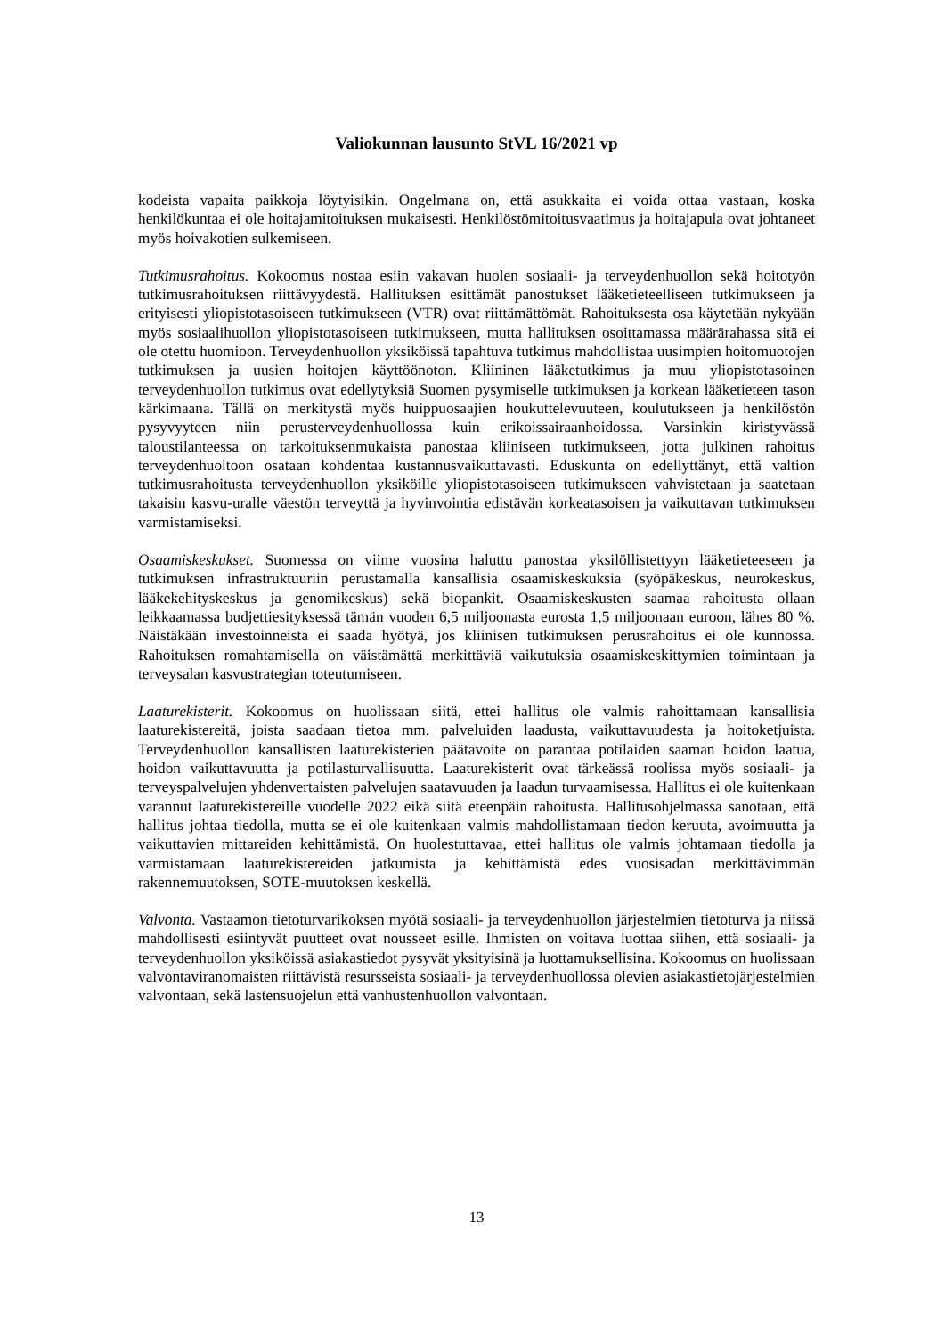Valiokunnan lausunto StVL 16/2021 vp
kodeista vapaita paikkoja löytyisikin. Ongelmana on, että asukkaita ei voida ottaa vastaan, koska henkilökuntaa ei ole hoitajamitoituksen mukaisesti. Henkilöstömitoitusvaatimus ja hoitajapula ovat johtaneet myös hoivakotien sulkemiseen.
Tutkimusrahoitus. Kokoomus nostaa esiin vakavan huolen sosiaali- ja terveydenhuollon sekä hoitotyön tutkimusrahoituksen riittävyydestä. Hallituksen esittämät panostukset lääketieteelliseen tutkimukseen ja erityisesti yliopistotasoiseen tutkimukseen (VTR) ovat riittämättömät. Rahoituksesta osa käytetään nykyään myös sosiaalihuollon yliopistotasoiseen tutkimukseen, mutta hallituksen osoittamassa määrärahassa sitä ei ole otettu huomioon. Terveydenhuollon yksiköissä tapahtuva tutkimus mahdollistaa uusimpien hoitomuotojen tutkimuksen ja uusien hoitojen käyttöönoton. Kliininen lääketutkimus ja muu yliopistotasoinen terveydenhuollon tutkimus ovat edellytyksiä Suomen pysymiselle tutkimuksen ja korkean lääketieteen tason kärkimaana. Tällä on merkitystä myös huippuosaajien houkuttelevuuteen, koulutukseen ja henkilöstön pysyvyyteen niin perusterveydenhuollossa kuin erikoissairaanhoidossa. Varsinkin kiristyvässä taloustilanteessa on tarkoituksenmukaista panostaa kliiniseen tutkimukseen, jotta julkinen rahoitus terveydenhuoltoon osataan kohdentaa kustannusvaikuttavasti. Eduskunta on edellyttänyt, että valtion tutkimusrahoitusta terveydenhuollon yksiköille yliopistotasoiseen tutkimukseen vahvistetaan ja saatetaan takaisin kasvu-uralle väestön terveyttä ja hyvinvointia edistävän korkeatasoisen ja vaikuttavan tutkimuksen varmistamiseksi.
Osaamiskeskukset. Suomessa on viime vuosina haluttu panostaa yksilöllistettyyn lääketieteeseen ja tutkimuksen infrastruktuuriin perustamalla kansallisia osaamiskeskuksia (syöpäkeskus, neurokeskus, lääkekehityskeskus ja genomikeskus) sekä biopankit. Osaamiskeskusten saamaa rahoitusta ollaan leikkaamassa budjettiesityksessä tämän vuoden 6,5 miljoonasta eurosta 1,5 miljoonaan euroon, lähes 80 %. Näistäkään investoinneista ei saada hyötyä, jos kliinisen tutkimuksen perusrahoitus ei ole kunnossa. Rahoituksen romahtamisella on väistämättä merkittäviä vaikutuksia osaamiskeskittymien toimintaan ja terveysalan kasvustrategian toteutumiseen.
Laaturekisterit. Kokoomus on huolissaan siitä, ettei hallitus ole valmis rahoittamaan kansallisia laaturekistereitä, joista saadaan tietoa mm. palveluiden laadusta, vaikuttavuudesta ja hoitoketjuista. Terveydenhuollon kansallisten laaturekisterien päätavoite on parantaa potilaiden saaman hoidon laatua, hoidon vaikuttavuutta ja potilasturvallisuutta. Laaturekisterit ovat tärkeässä roolissa myös sosiaali- ja terveyspalvelujen yhdenvertaisten palvelujen saatavuuden ja laadun turvaamisessa. Hallitus ei ole kuitenkaan varannut laaturekistereille vuodelle 2022 eikä siitä eteenpäin rahoitusta. Hallitusohjelmassa sanotaan, että hallitus johtaa tiedolla, mutta se ei ole kuitenkaan valmis mahdollistamaan tiedon keruuta, avoimuutta ja vaikuttavien mittareiden kehittämistä. On huolestuttavaa, ettei hallitus ole valmis johtamaan tiedolla ja varmistamaan laaturekistereiden jatkumista ja kehittämistä edes vuosisadan merkittävimmän rakennemuutoksen, SOTE-muutoksen keskellä.
Valvonta. Vastaamon tietoturvarikoksen myötä sosiaali- ja terveydenhuollon järjestelmien tietoturva ja niissä mahdollisesti esiintyvät puutteet ovat nousseet esille. Ihmisten on voitava luottaa siihen, että sosiaali- ja terveydenhuollon yksiköissä asiakastiedot pysyvät yksityisinä ja luottamuksellisina. Kokoomus on huolissaan valvontaviranomaisten riittävistä resursseista sosiaali- ja terveydenhuollossa olevien asiakastietojärjestelmien valvontaan, sekä lastensuojelun että vanhustenhuollon valvontaan.
13